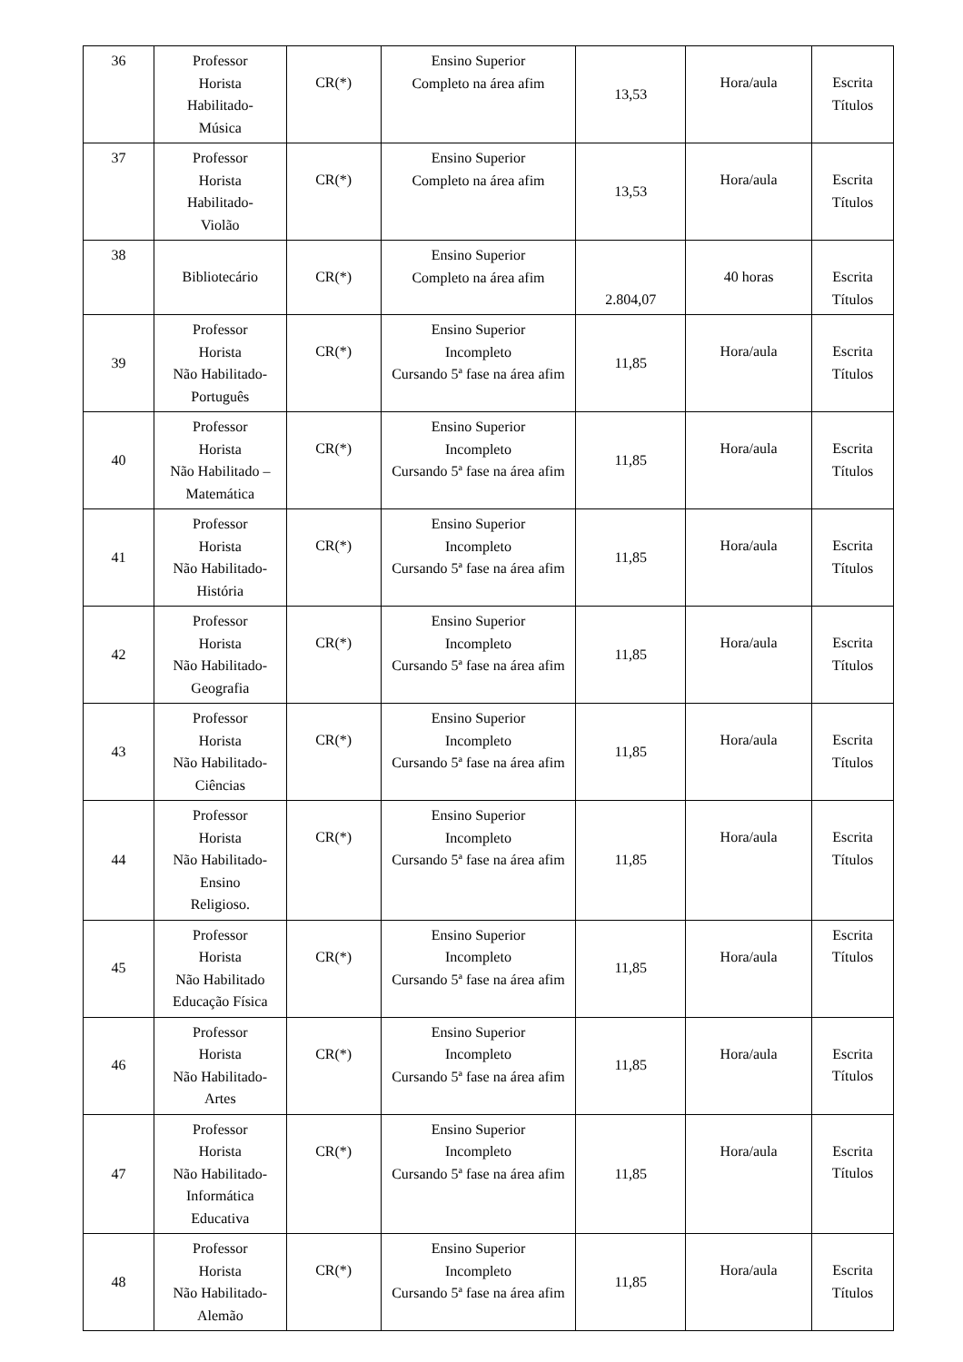| 36 | Professor Horista Habilitado- Música | CR(*) | Ensino Superior Completo na área afim | 13,53 | Hora/aula | Escrita Títulos |
| 37 | Professor Horista Habilitado- Violão | CR(*) | Ensino Superior Completo na área afim | 13,53 | Hora/aula | Escrita Títulos |
| 38 | Bibliotecário | CR(*) | Ensino Superior Completo na área afim | 2.804,07 | 40 horas | Escrita Títulos |
| 39 | Professor Horista Não Habilitado- Português | CR(*) | Ensino Superior Incompleto Cursando 5ª fase na área afim | 11,85 | Hora/aula | Escrita Títulos |
| 40 | Professor Horista Não Habilitado – Matemática | CR(*) | Ensino Superior Incompleto Cursando 5ª fase na área afim | 11,85 | Hora/aula | Escrita Títulos |
| 41 | Professor Horista Não Habilitado- História | CR(*) | Ensino Superior Incompleto Cursando 5ª fase na área afim | 11,85 | Hora/aula | Escrita Títulos |
| 42 | Professor Horista Não Habilitado- Geografia | CR(*) | Ensino Superior Incompleto Cursando 5ª fase na área afim | 11,85 | Hora/aula | Escrita Títulos |
| 43 | Professor Horista Não Habilitado- Ciências | CR(*) | Ensino Superior Incompleto Cursando 5ª fase na área afim | 11,85 | Hora/aula | Escrita Títulos |
| 44 | Professor Horista Não Habilitado- Ensino Religioso. | CR(*) | Ensino Superior Incompleto Cursando 5ª fase na área afim | 11,85 | Hora/aula | Escrita Títulos |
| 45 | Professor Horista Não Habilitado Educação Física | CR(*) | Ensino Superior Incompleto Cursando 5ª fase na área afim | 11,85 | Hora/aula | Escrita Títulos |
| 46 | Professor Horista Não Habilitado- Artes | CR(*) | Ensino Superior Incompleto Cursando 5ª fase na área afim | 11,85 | Hora/aula | Escrita Títulos |
| 47 | Professor Horista Não Habilitado- Informática Educativa | CR(*) | Ensino Superior Incompleto Cursando 5ª fase na área afim | 11,85 | Hora/aula | Escrita Títulos |
| 48 | Professor Horista Não Habilitado- Alemão | CR(*) | Ensino Superior Incompleto Cursando 5ª fase na área afim | 11,85 | Hora/aula | Escrita Títulos |